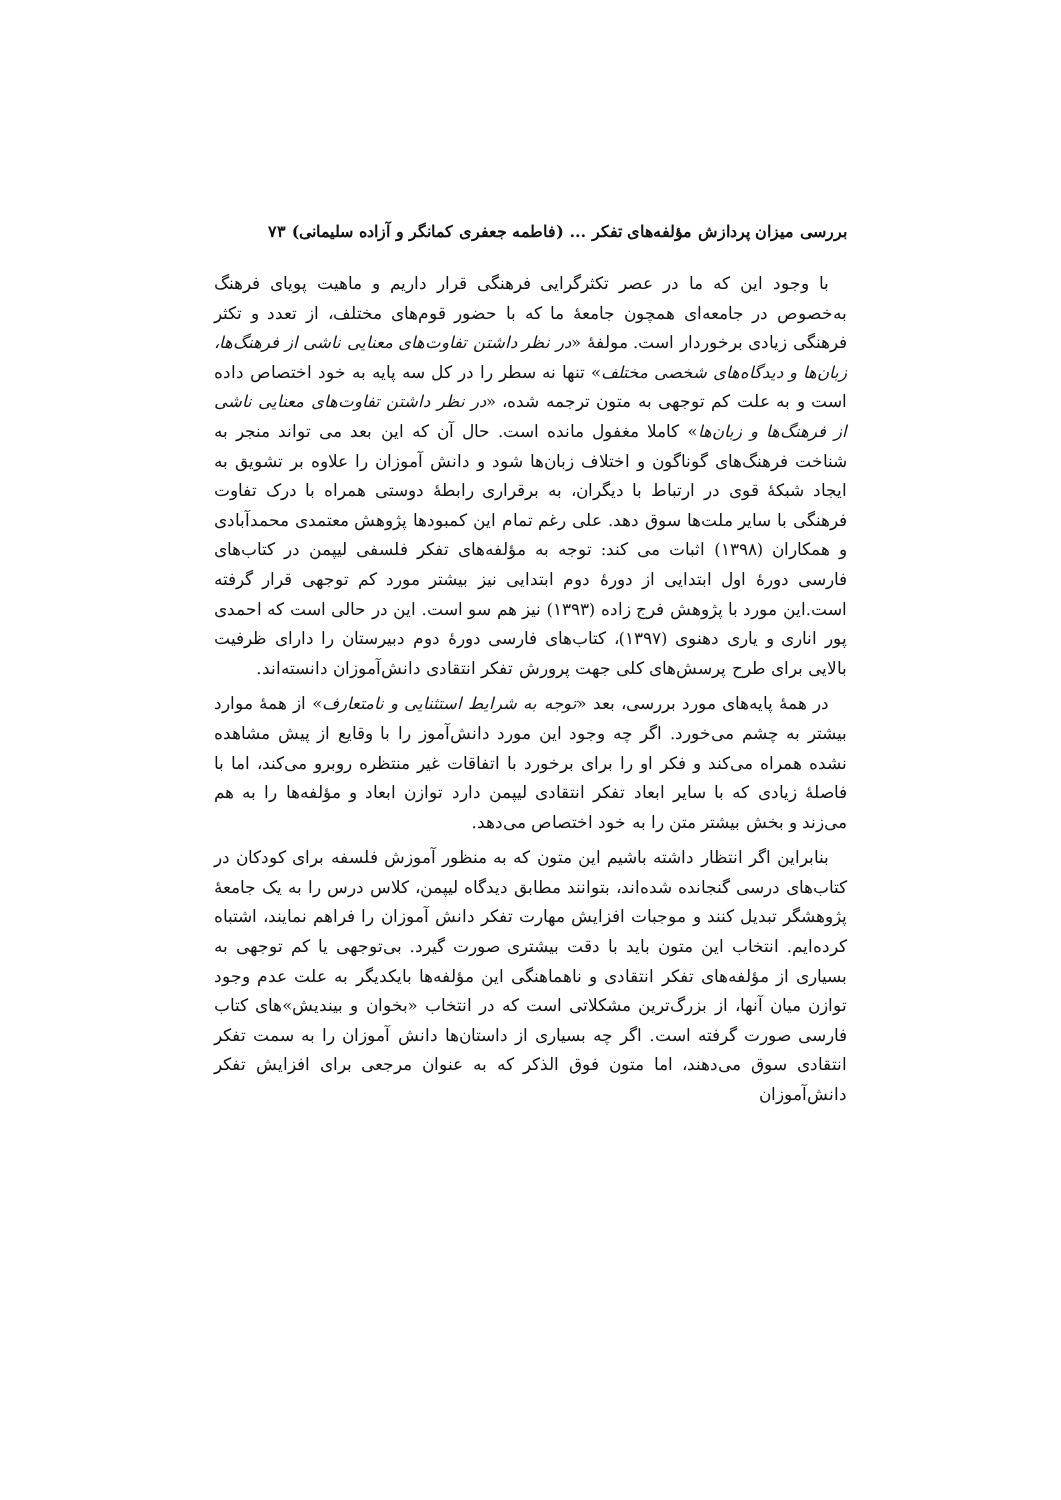بررسی میزان پردازش مؤلفه‌های تفکر ... (فاطمه جعفری کمانگر و آزاده سلیمانی) ۷۳
با وجود این که ما در عصر تکثرگرایی فرهنگی قرار داریم و ماهیت پویای فرهنگ به‌خصوص در جامعه‌ای همچون جامعهٔ ما که با حضور قوم‌های مختلف، از تعدد و تکثر فرهنگی زیادی برخوردار است. مولفهٔ «در نظر داشتن تفاوت‌های معنایی ناشی از فرهنگ‌ها، زبان‌ها و دیدگاه‌های شخصی مختلف» تنها نه سطر را در کل سه پایه به خود اختصاص داده است و به علت کم توجهی به متون ترجمه شده، «در نظر داشتن تفاوت‌های معنایی ناشی از فرهنگ‌ها و زبان‌ها» کاملا مغفول مانده است. حال آن که این بعد می تواند منجر به شناخت فرهنگ‌های گوناگون و اختلاف زبان‌ها شود و دانش آموزان را علاوه بر تشویق به ایجاد شبکهٔ قوی در ارتباط با دیگران، به برقراری رابطهٔ دوستی همراه با درک تفاوت فرهنگی با سایر ملت‌ها سوق دهد. علی رغم تمام این کمبودها پژوهش معتمدی محمدآبادی و همکاران (۱۳۹۸) اثبات می کند: توجه به مؤلفه‌های تفکر فلسفی لیپمن در کتاب‌های فارسی دورهٔ اول ابتدایی از دورهٔ دوم ابتدایی نیز بیشتر مورد کم توجهی قرار گرفته است.این مورد با پژوهش فرج زاده (۱۳۹۳) نیز هم سو است. این در حالی است که احمدی پور اناری و یاری دهنوی (۱۳۹۷)، کتاب‌های فارسی دورهٔ دوم دبیرستان را دارای ظرفیت بالایی برای طرح پرسش‌های کلی جهت پرورش تفکر انتقادی دانش‌آموزان دانسته‌اند.
در همهٔ پایه‌های مورد بررسی، بعد «توجه به شرایط استثنایی و نامتعارف» از همهٔ موارد بیشتر به چشم می‌خورد. اگر چه وجود این مورد دانش‌آموز را با وقایع از پیش مشاهده نشده همراه می‌کند و فکر او را برای برخورد با اتفاقات غیر منتظره روبرو می‌کند، اما با فاصلهٔ زیادی که با سایر ابعاد تفکر انتقادی لیپمن دارد توازن ابعاد و مؤلفه‌ها را به هم می‌زند و بخش بیشتر متن را به خود اختصاص می‌دهد.
بنابراین اگر انتظار داشته باشیم این متون که به منظور آموزش فلسفه برای کودکان در کتاب‌های درسی گنجانده شده‌اند، بتوانند مطابق دیدگاه لیپمن، کلاس درس را به یک جامعهٔ پژوهشگر تبدیل کنند و موجبات افزایش مهارت تفکر دانش آموزان را فراهم نمایند، اشتباه کرده‌ایم. انتخاب این متون باید با دقت بیشتری صورت گیرد. بی‌توجهی یا کم توجهی به بسیاری از مؤلفه‌های تفکر انتقادی و ناهماهنگی این مؤلفه‌ها بایکدیگر به علت عدم وجود توازن میان آنها، از بزرگ‌ترین مشکلاتی است که در انتخاب «بخوان و بیندیش»های کتاب فارسی صورت گرفته است. اگر چه بسیاری از داستان‌ها دانش آموزان را به سمت تفکر انتقادی سوق می‌دهند، اما متون فوق الذکر که به عنوان مرجعی برای افزایش تفکر دانش‌آموزان